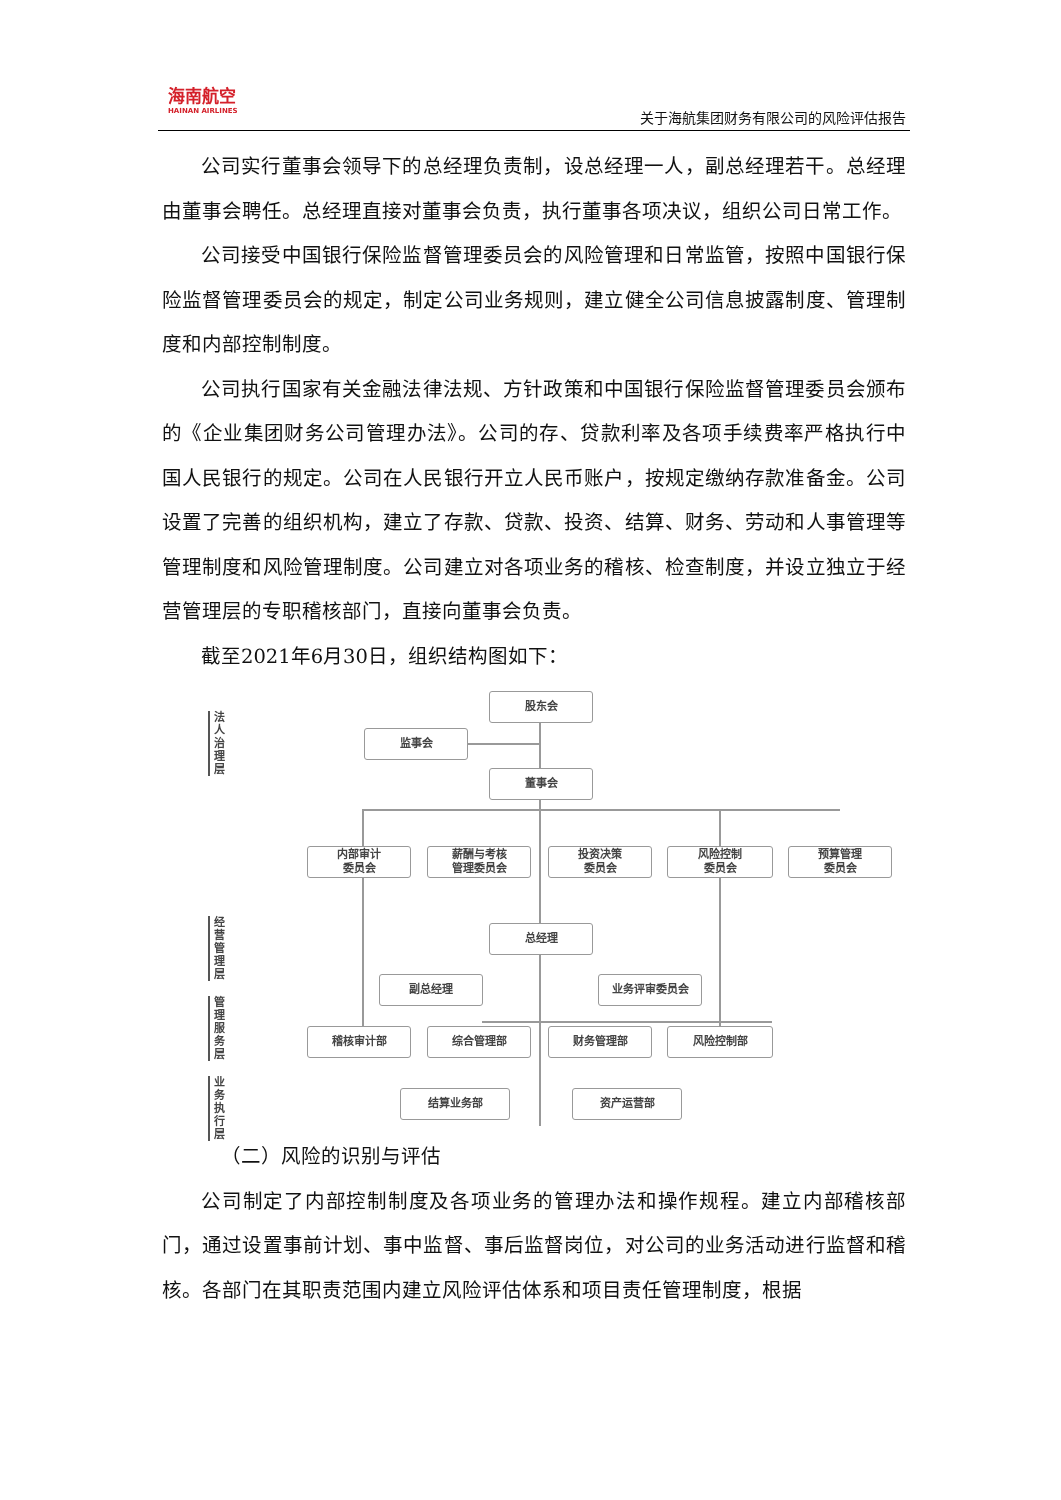海南航空
HAINAN AIRLINES
关于海航集团财务有限公司的风险评估报告
公司实行董事会领导下的总经理负责制，设总经理一人，副总经理若干。总经理由董事会聘任。总经理直接对董事会负责，执行董事各项决议，组织公司日常工作。
公司接受中国银行保险监督管理委员会的风险管理和日常监管，按照中国银行保险监督管理委员会的规定，制定公司业务规则，建立健全公司信息披露制度、管理制度和内部控制制度。
公司执行国家有关金融法律法规、方针政策和中国银行保险监督管理委员会颁布的《企业集团财务公司管理办法》。公司的存、贷款利率及各项手续费率严格执行中国人民银行的规定。公司在人民银行开立人民币账户，按规定缴纳存款准备金。公司设置了完善的组织机构，建立了存款、贷款、投资、结算、财务、劳动和人事管理等管理制度和风险管理制度。公司建立对各项业务的稽核、检查制度，并设立独立于经营管理层的专职稽核部门，直接向董事会负责。
截至2021年6月30日，组织结构图如下：
法人治理层
经营管理层
管理服务层
业务执行层
股东会
监事会
董事会
内部审计
委员会
薪酬与考核
管理委员会
投资决策
委员会
风险控制
委员会
预算管理
委员会
总经理
副总经理 业务评审委员会
稽核审计部 综合管理部 财务管理部 风险控制部
结算业务部 资产运营部
（二）风险的识别与评估
公司制定了内部控制制度及各项业务的管理办法和操作规程。建立内部稽核部门，通过设置事前计划、事中监督、事后监督岗位，对公司的业务活动进行监督和稽核。各部门在其职责范围内建立风险评估体系和项目责任管理制度，根据